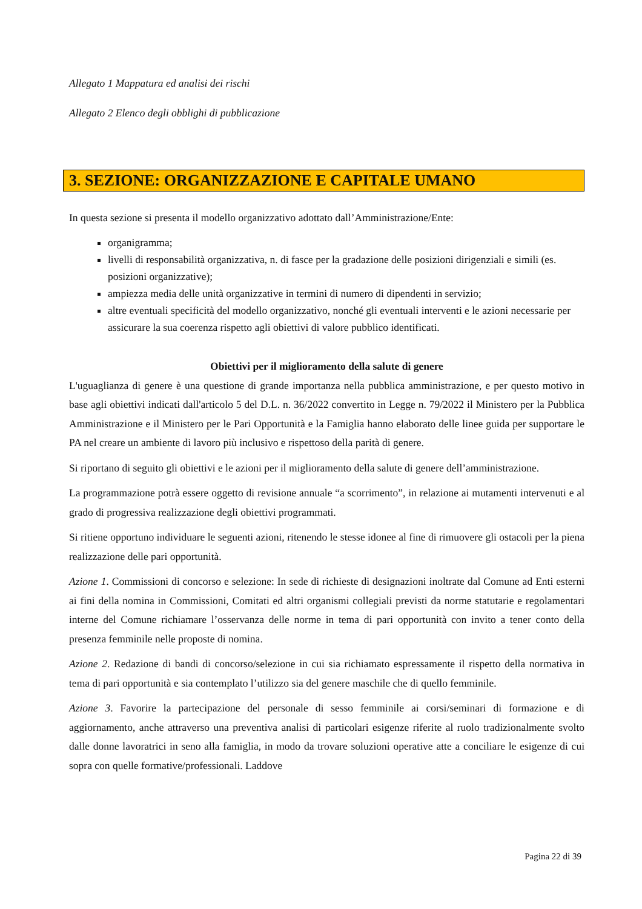Allegato 1 Mappatura ed analisi dei rischi
Allegato 2 Elenco degli obblighi di pubblicazione
3. SEZIONE: ORGANIZZAZIONE E CAPITALE UMANO
In questa sezione si presenta il modello organizzativo adottato dall’Amministrazione/Ente:
organigramma;
livelli di responsabilità organizzativa, n. di fasce per la gradazione delle posizioni dirigenziali e simili (es. posizioni organizzative);
ampiezza media delle unità organizzative in termini di numero di dipendenti in servizio;
altre eventuali specificità del modello organizzativo, nonché gli eventuali interventi e le azioni necessarie per assicurare la sua coerenza rispetto agli obiettivi di valore pubblico identificati.
Obiettivi per il miglioramento della salute di genere
L'uguaglianza di genere è una questione di grande importanza nella pubblica amministrazione, e per questo motivo in base agli obiettivi indicati dall'articolo 5 del D.L. n. 36/2022 convertito in Legge n. 79/2022 il Ministero per la Pubblica Amministrazione e il Ministero per le Pari Opportunità e la Famiglia hanno elaborato delle linee guida per supportare le PA nel creare un ambiente di lavoro più inclusivo e rispettoso della parità di genere.
Si riportano di seguito gli obiettivi e le azioni per il miglioramento della salute di genere dell’amministrazione.
La programmazione potrà essere oggetto di revisione annuale “a scorrimento”, in relazione ai mutamenti intervenuti e al grado di progressiva realizzazione degli obiettivi programmati.
Si ritiene opportuno individuare le seguenti azioni, ritenendo le stesse idonee al fine di rimuovere gli ostacoli per la piena realizzazione delle pari opportunità.
Azione 1. Commissioni di concorso e selezione: In sede di richieste di designazioni inoltrate dal Comune ad Enti esterni ai fini della nomina in Commissioni, Comitati ed altri organismi collegiali previsti da norme statutarie e regolamentari interne del Comune richiamare l’osservanza delle norme in tema di pari opportunità con invito a tener conto della presenza femminile nelle proposte di nomina.
Azione 2. Redazione di bandi di concorso/selezione in cui sia richiamato espressamente il rispetto della normativa in tema di pari opportunità e sia contemplato l’utilizzo sia del genere maschile che di quello femminile.
Azione 3. Favorire la partecipazione del personale di sesso femminile ai corsi/seminari di formazione e di aggiornamento, anche attraverso una preventiva analisi di particolari esigenze riferite al ruolo tradizionalmente svolto dalle donne lavoratrici in seno alla famiglia, in modo da trovare soluzioni operative atte a conciliare le esigenze di cui sopra con quelle formative/professionali. Laddove
Pagina 22 di 39